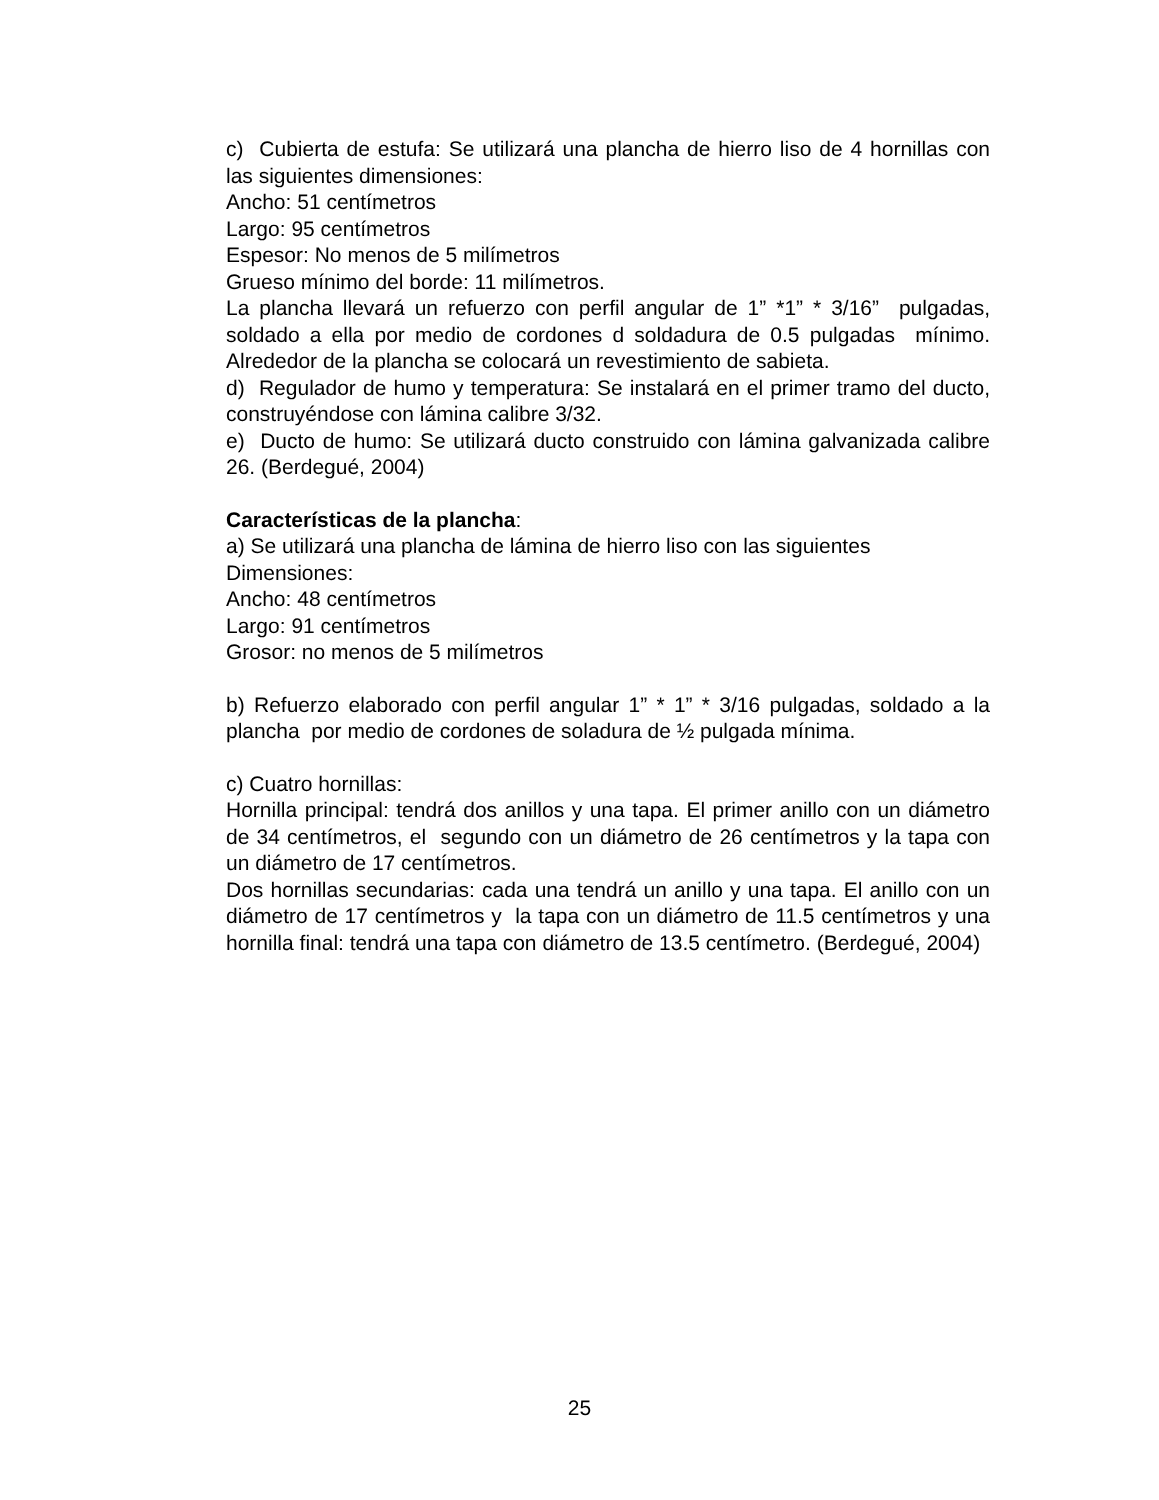c) Cubierta de estufa: Se utilizará una plancha de hierro liso de 4 hornillas con las siguientes dimensiones:
Ancho: 51 centímetros
Largo: 95 centímetros
Espesor: No menos de 5 milímetros
Grueso mínimo del borde: 11 milímetros.
La plancha llevará un refuerzo con perfil angular de 1” *1” * 3/16” pulgadas, soldado a ella por medio de cordones d soldadura de 0.5 pulgadas mínimo. Alrededor de la plancha se colocará un revestimiento de sabieta.
d) Regulador de humo y temperatura: Se instalará en el primer tramo del ducto, construyéndose con lámina calibre 3/32.
e) Ducto de humo: Se utilizará ducto construido con lámina galvanizada calibre 26. (Berdegué, 2004)
Características de la plancha:
a) Se utilizará una plancha de lámina de hierro liso con las siguientes Dimensiones:
Ancho: 48 centímetros
Largo: 91 centímetros
Grosor: no menos de 5 milímetros
b) Refuerzo elaborado con perfil angular 1” * 1” * 3/16 pulgadas, soldado a la plancha por medio de cordones de soladura de ½ pulgada mínima.
c) Cuatro hornillas:
Hornilla principal: tendrá dos anillos y una tapa. El primer anillo con un diámetro de 34 centímetros, el segundo con un diámetro de 26 centímetros y la tapa con un diámetro de 17 centímetros.
Dos hornillas secundarias: cada una tendrá un anillo y una tapa. El anillo con un diámetro de 17 centímetros y la tapa con un diámetro de 11.5 centímetros y una hornilla final: tendrá una tapa con diámetro de 13.5 centímetro. (Berdegué, 2004)
25